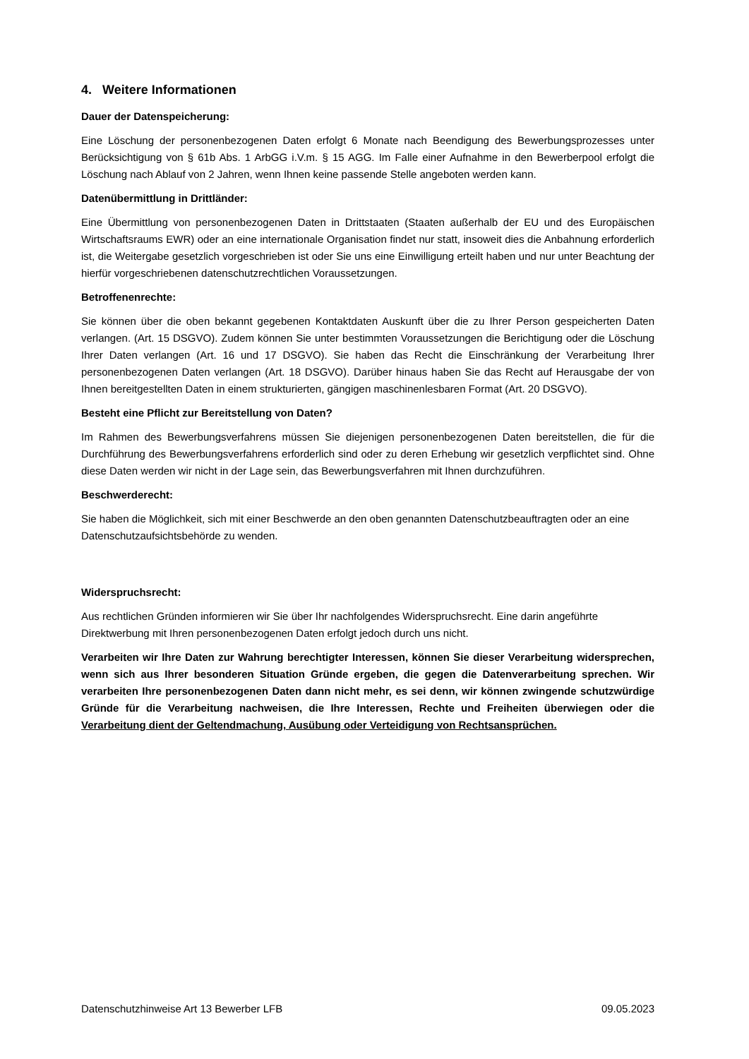4. Weitere Informationen
Dauer der Datenspeicherung:
Eine Löschung der personenbezogenen Daten erfolgt 6 Monate nach Beendigung des Bewerbungsprozesses unter Berücksichtigung von § 61b Abs. 1 ArbGG i.V.m. § 15 AGG. Im Falle einer Aufnahme in den Bewerberpool erfolgt die Löschung nach Ablauf von 2 Jahren, wenn Ihnen keine passende Stelle angeboten werden kann.
Datenübermittlung in Drittländer:
Eine Übermittlung von personenbezogenen Daten in Drittstaaten (Staaten außerhalb der EU und des Europäischen Wirtschaftsraums EWR) oder an eine internationale Organisation findet nur statt, insoweit dies die Anbahnung erforderlich ist, die Weitergabe gesetzlich vorgeschrieben ist oder Sie uns eine Einwilligung erteilt haben und nur unter Beachtung der hierfür vorgeschriebenen datenschutzrechtlichen Voraussetzungen.
Betroffenenrechte:
Sie können über die oben bekannt gegebenen Kontaktdaten Auskunft über die zu Ihrer Person gespeicherten Daten verlangen. (Art. 15 DSGVO). Zudem können Sie unter bestimmten Voraussetzungen die Berichtigung oder die Löschung Ihrer Daten verlangen (Art. 16 und 17 DSGVO). Sie haben das Recht die Einschränkung der Verarbeitung Ihrer personenbezogenen Daten verlangen (Art. 18 DSGVO). Darüber hinaus haben Sie das Recht auf Herausgabe der von Ihnen bereitgestellten Daten in einem strukturierten, gängigen maschinenlesbaren Format (Art. 20 DSGVO).
Besteht eine Pflicht zur Bereitstellung von Daten?
Im Rahmen des Bewerbungsverfahrens müssen Sie diejenigen personenbezogenen Daten bereitstellen, die für die Durchführung des Bewerbungsverfahrens erforderlich sind oder zu deren Erhebung wir gesetzlich verpflichtet sind. Ohne diese Daten werden wir nicht in der Lage sein, das Bewerbungsverfahren mit Ihnen durchzuführen.
Beschwerderecht:
Sie haben die Möglichkeit, sich mit einer Beschwerde an den oben genannten Datenschutzbeauftragten oder an eine Datenschutzaufsichtsbehörde zu wenden.
Widerspruchsrecht:
Aus rechtlichen Gründen informieren wir Sie über Ihr nachfolgendes Widerspruchsrecht. Eine darin angeführte Direktwerbung mit Ihren personenbezogenen Daten erfolgt jedoch durch uns nicht.
Verarbeiten wir Ihre Daten zur Wahrung berechtigter Interessen, können Sie dieser Verarbeitung widersprechen, wenn sich aus Ihrer besonderen Situation Gründe ergeben, die gegen die Datenverarbeitung sprechen. Wir verarbeiten Ihre personenbezogenen Daten dann nicht mehr, es sei denn, wir können zwingende schutzwürdige Gründe für die Verarbeitung nachweisen, die Ihre Interessen, Rechte und Freiheiten überwiegen oder die Verarbeitung dient der Geltendmachung, Ausübung oder Verteidigung von Rechtsansprüchen.
Datenschutzhinweise Art 13 Bewerber LFB 09.05.2023